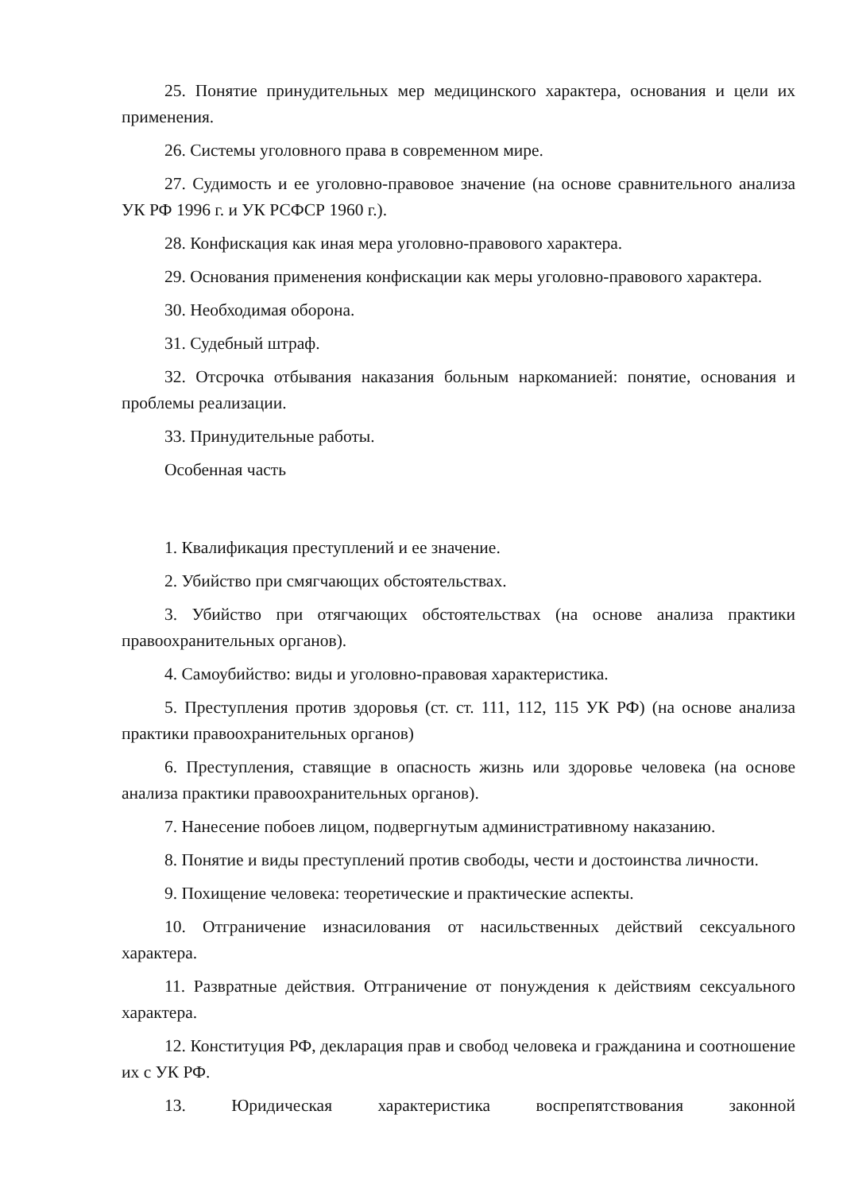25. Понятие принудительных мер медицинского характера, основания и цели их применения.
26. Системы уголовного права в современном мире.
27. Судимость и ее уголовно-правовое значение (на основе сравнительного анализа УК РФ 1996 г. и УК РСФСР 1960 г.).
28. Конфискация как иная мера уголовно-правового характера.
29. Основания применения конфискации как меры уголовно-правового характера.
30. Необходимая оборона.
31. Судебный штраф.
32. Отсрочка отбывания наказания больным наркоманией: понятие, основания и проблемы реализации.
33. Принудительные работы.
Особенная часть
1. Квалификация преступлений и ее значение.
2. Убийство при смягчающих обстоятельствах.
3. Убийство при отягчающих обстоятельствах (на основе анализа практики правоохранительных органов).
4. Самоубийство: виды и уголовно-правовая характеристика.
5. Преступления против здоровья (ст. ст. 111, 112, 115 УК РФ) (на основе анализа практики правоохранительных органов)
6. Преступления, ставящие в опасность жизнь или здоровье человека (на основе анализа практики правоохранительных органов).
7. Нанесение побоев лицом, подвергнутым административному наказанию.
8. Понятие и виды преступлений против свободы, чести и достоинства личности.
9. Похищение человека: теоретические и практические аспекты.
10. Отграничение изнасилования от насильственных действий сексуального характера.
11. Развратные действия. Отграничение от понуждения к действиям сексуального характера.
12. Конституция РФ, декларация прав и свобод человека и гражданина и соотношение их с УК РФ.
13. Юридическая характеристика воспрепятствования законной